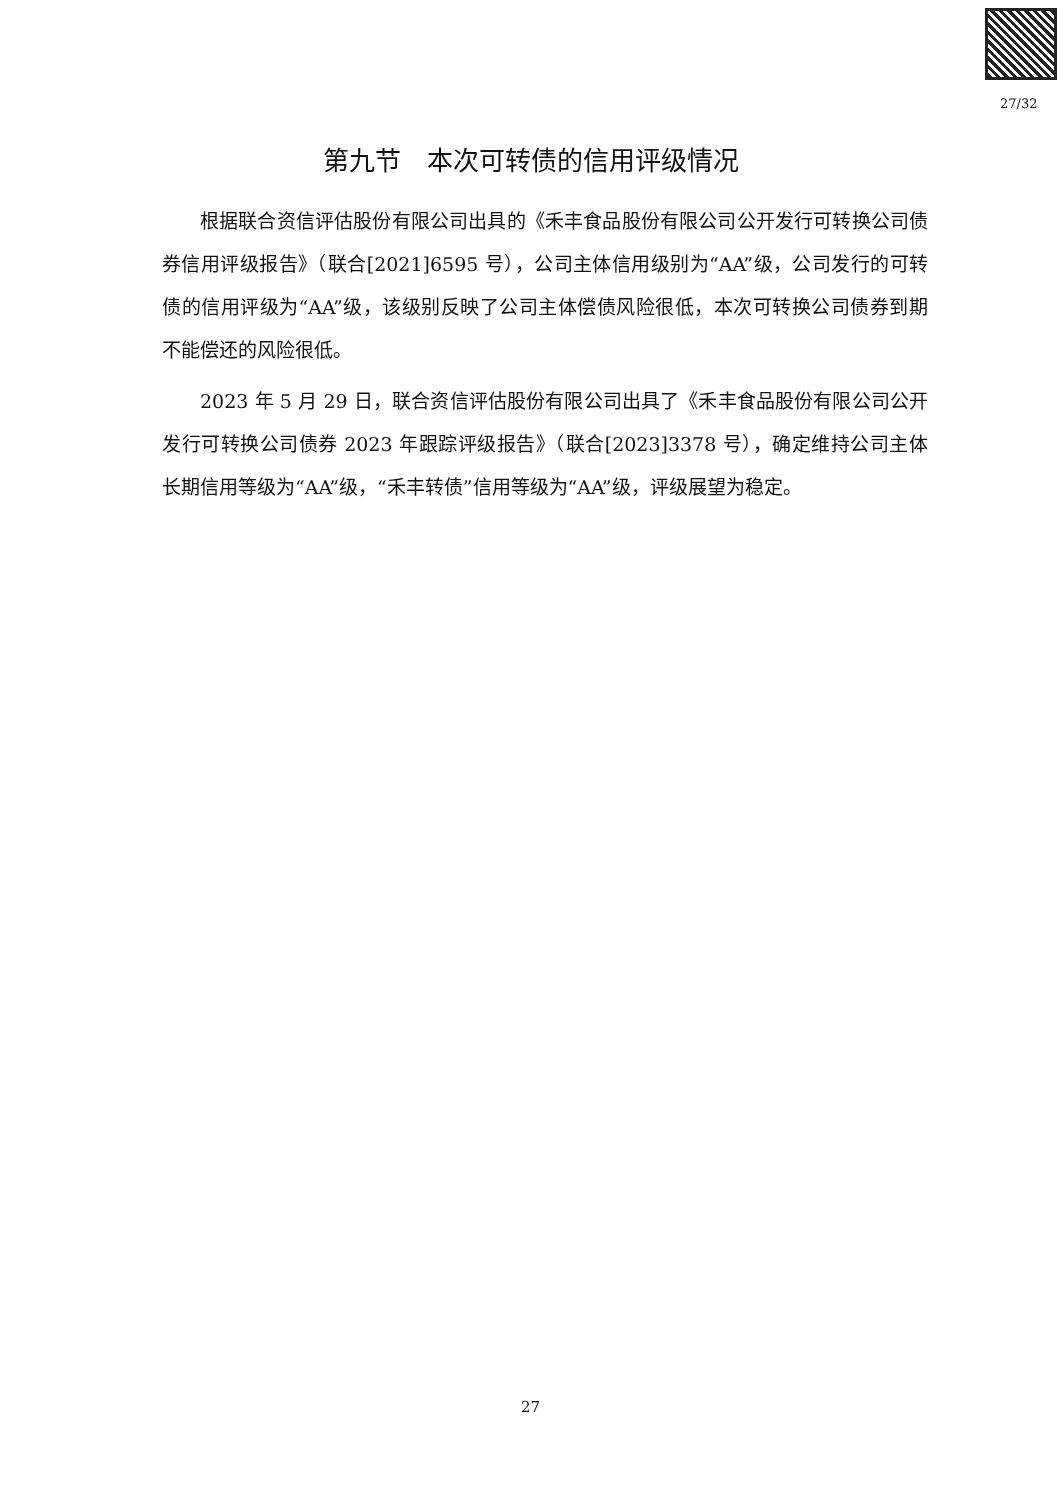27/32
第九节　本次可转债的信用评级情况
根据联合资信评估股份有限公司出具的《禾丰食品股份有限公司公开发行可转换公司债券信用评级报告》（联合[2021]6595 号），公司主体信用级别为“AA”级，公司发行的可转债的信用评级为“AA”级，该级别反映了公司主体偿债风险很低，本次可转换公司债券到期不能偿还的风险很低。
2023 年 5 月 29 日，联合资信评估股份有限公司出具了《禾丰食品股份有限公司公开发行可转换公司债券 2023 年跟踪评级报告》（联合[2023]3378 号），确定维持公司主体长期信用等级为“AA”级，“禾丰转债”信用等级为“AA”级，评级展望为稳定。
27